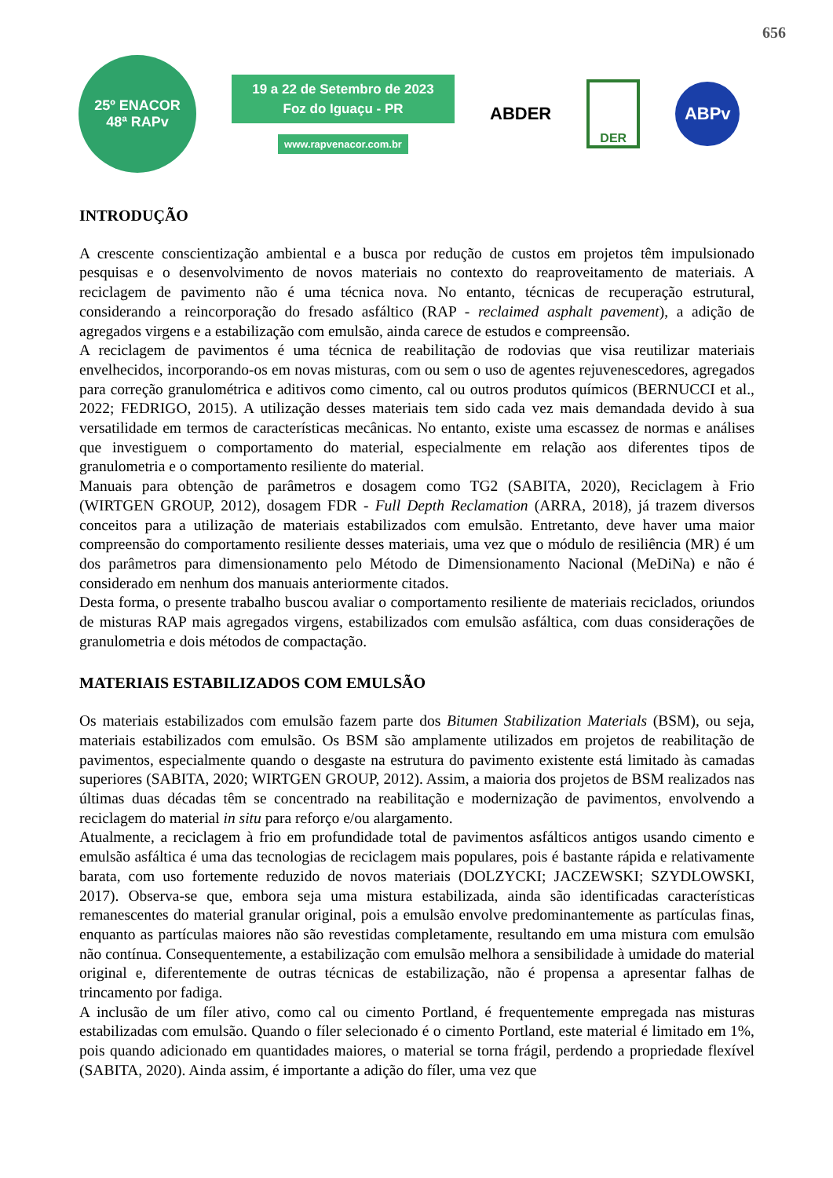656
25º ENACOR
48ª RAPv
19 a 22 de Setembro de 2023
Foz do Iguaçu - PR
www.rapvenacor.com.br
ABDER
DER
ABPv
INTRODUÇÃO
A crescente conscientização ambiental e a busca por redução de custos em projetos têm impulsionado pesquisas e o desenvolvimento de novos materiais no contexto do reaproveitamento de materiais. A reciclagem de pavimento não é uma técnica nova. No entanto, técnicas de recuperação estrutural, considerando a reincorporação do fresado asfáltico (RAP - reclaimed asphalt pavement), a adição de agregados virgens e a estabilização com emulsão, ainda carece de estudos e compreensão.
A reciclagem de pavimentos é uma técnica de reabilitação de rodovias que visa reutilizar materiais envelhecidos, incorporando-os em novas misturas, com ou sem o uso de agentes rejuvenescedores, agregados para correção granulométrica e aditivos como cimento, cal ou outros produtos químicos (BERNUCCI et al., 2022; FEDRIGO, 2015). A utilização desses materiais tem sido cada vez mais demandada devido à sua versatilidade em termos de características mecânicas. No entanto, existe uma escassez de normas e análises que investiguem o comportamento do material, especialmente em relação aos diferentes tipos de granulometria e o comportamento resiliente do material.
Manuais para obtenção de parâmetros e dosagem como TG2 (SABITA, 2020), Reciclagem à Frio (WIRTGEN GROUP, 2012), dosagem FDR - Full Depth Reclamation (ARRA, 2018), já trazem diversos conceitos para a utilização de materiais estabilizados com emulsão. Entretanto, deve haver uma maior compreensão do comportamento resiliente desses materiais, uma vez que o módulo de resiliência (MR) é um dos parâmetros para dimensionamento pelo Método de Dimensionamento Nacional (MeDiNa) e não é considerado em nenhum dos manuais anteriormente citados.
Desta forma, o presente trabalho buscou avaliar o comportamento resiliente de materiais reciclados, oriundos de misturas RAP mais agregados virgens, estabilizados com emulsão asfáltica, com duas considerações de granulometria e dois métodos de compactação.
MATERIAIS ESTABILIZADOS COM EMULSÃO
Os materiais estabilizados com emulsão fazem parte dos Bitumen Stabilization Materials (BSM), ou seja, materiais estabilizados com emulsão. Os BSM são amplamente utilizados em projetos de reabilitação de pavimentos, especialmente quando o desgaste na estrutura do pavimento existente está limitado às camadas superiores (SABITA, 2020; WIRTGEN GROUP, 2012). Assim, a maioria dos projetos de BSM realizados nas últimas duas décadas têm se concentrado na reabilitação e modernização de pavimentos, envolvendo a reciclagem do material in situ para reforço e/ou alargamento.
Atualmente, a reciclagem à frio em profundidade total de pavimentos asfálticos antigos usando cimento e emulsão asfáltica é uma das tecnologias de reciclagem mais populares, pois é bastante rápida e relativamente barata, com uso fortemente reduzido de novos materiais (DOLZYCKI; JACZEWSKI; SZYDLOWSKI, 2017). Observa-se que, embora seja uma mistura estabilizada, ainda são identificadas características remanescentes do material granular original, pois a emulsão envolve predominantemente as partículas finas, enquanto as partículas maiores não são revestidas completamente, resultando em uma mistura com emulsão não contínua. Consequentemente, a estabilização com emulsão melhora a sensibilidade à umidade do material original e, diferentemente de outras técnicas de estabilização, não é propensa a apresentar falhas de trincamento por fadiga.
A inclusão de um fíler ativo, como cal ou cimento Portland, é frequentemente empregada nas misturas estabilizadas com emulsão. Quando o fíler selecionado é o cimento Portland, este material é limitado em 1%, pois quando adicionado em quantidades maiores, o material se torna frágil, perdendo a propriedade flexível (SABITA, 2020). Ainda assim, é importante a adição do fíler, uma vez que